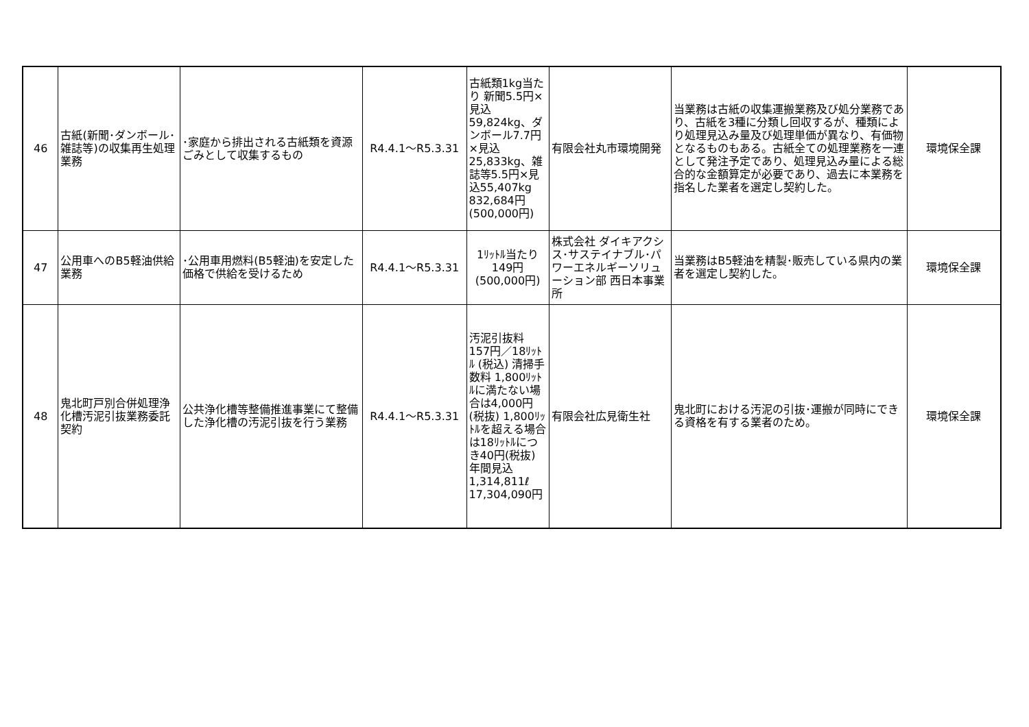| 46 | 古紙(新聞･ダンボール･雑誌等)の収集再生処理業務 | ･家庭から排出される古紙類を資源ごみとして収集するもの | R4.4.1～R5.3.31 | 古紙類1kg当たり 新聞5.5円×見込59,824kg、ダンボール7.7円×見込25,833kg、雑誌等5.5円×見込55,407kg 832,684円 (500,000円) | 有限会社丸市環境開発 | 当業務は古紙の収集運搬業務及び処分業務であり、古紙を3種に分類し回収するが、種類により処理見込み量及び処理単価が異なり、有価物となるものもある。古紙全ての処理業務を一連として発注予定であり、処理見込み量による総合的な金額算定が必要であり、過去に本業務を指名した業者を選定し契約した。 | 環境保全課 |
| 47 | 公用車へのB5軽油供給業務 | ･公用車用燃料(B5軽油)を安定した価格で供給を受けるため | R4.4.1～R5.3.31 | 1ﾘｯﾄﾙ当たり 149円 (500,000円) | 株式会社 ダイキアクシス･サステイナブル･パワーエネルギーソリューション部 西日本事業所 | 当業務はB5軽油を精製･販売している県内の業者を選定し契約した。 | 環境保全課 |
| 48 | 鬼北町戸別合併処理浄化槽汚泥引抜業務委託契約 | 公共浄化槽等整備推進事業にて整備した浄化槽の汚泥引抜を行う業務 | R4.4.1～R5.3.31 | 汚泥引抜料 157円／18ﾘｯﾄﾙ (税込) 清掃手数料 1,800ﾘｯﾄﾙに満たない場合は4,000円(税抜) 1,800ﾘｯﾄﾙを超える場合は18ﾘｯﾄﾙにつき40円(税抜) 年間見込 1,314,811ℓ 17,304,090円 | 有限会社広見衛生社 | 鬼北町における汚泥の引抜･運搬が同時にできる資格を有する業者のため。 | 環境保全課 |